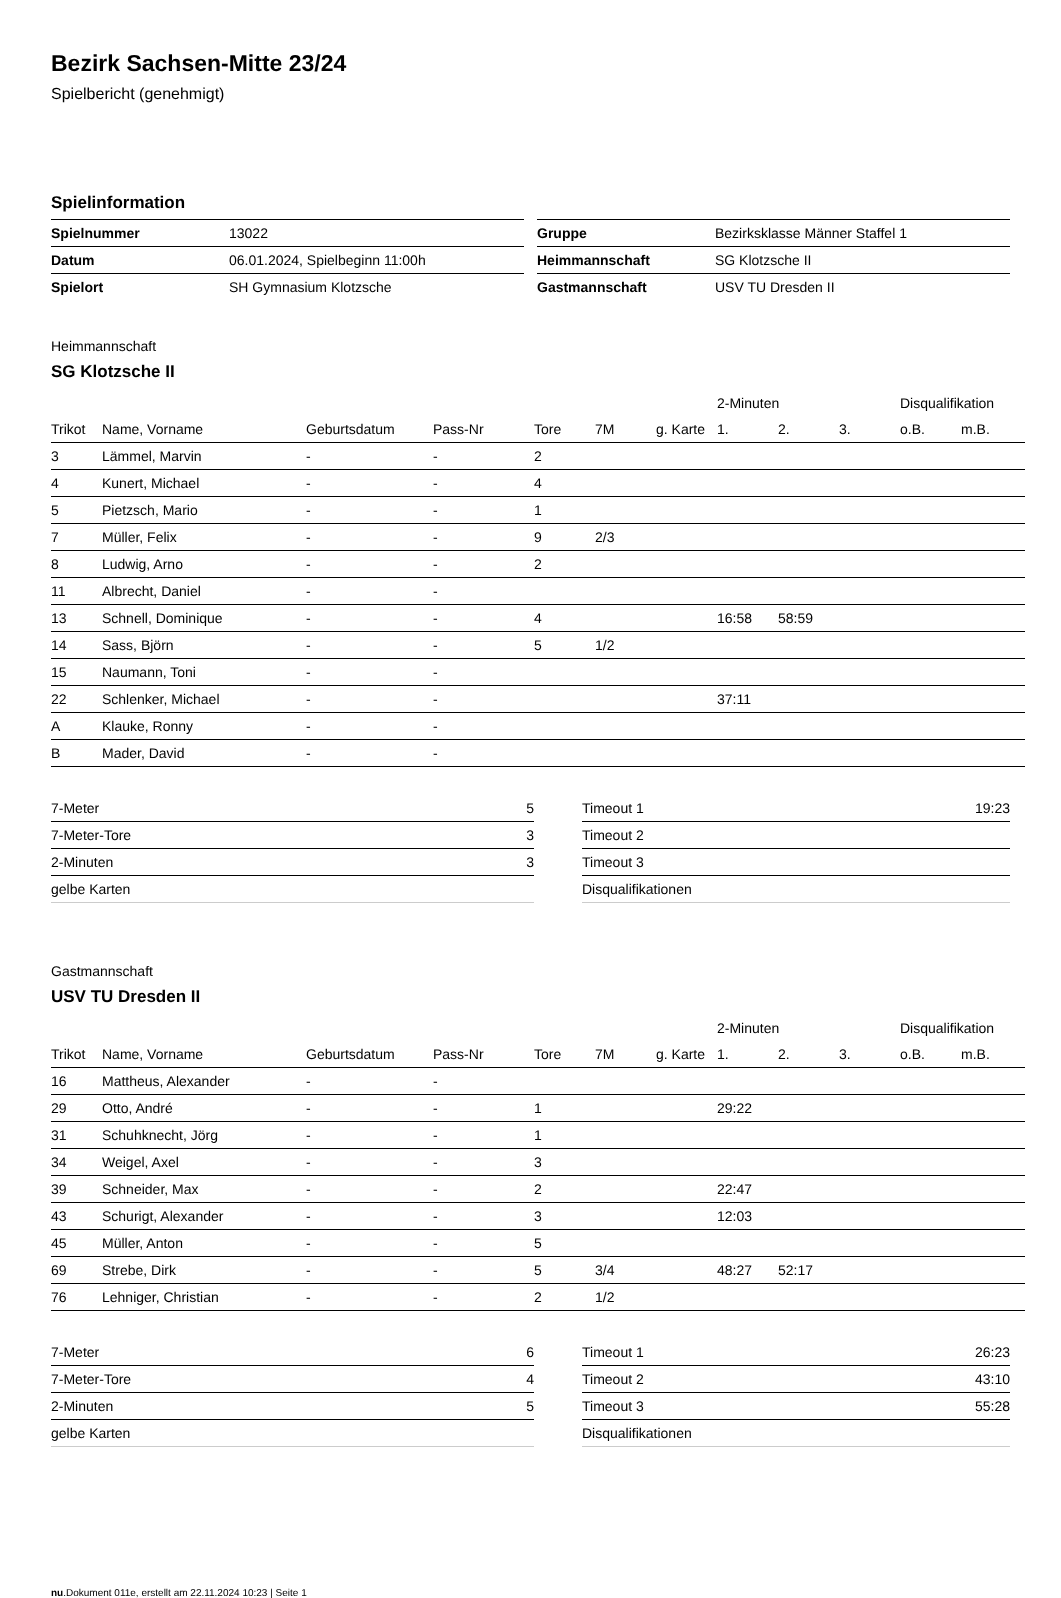Bezirk Sachsen-Mitte 23/24
Spielbericht (genehmigt)
Spielinformation
| Spielnummer | 13022 |
| Datum | 06.01.2024, Spielbeginn 11:00h |
| Spielort | SH Gymnasium Klotzsche |
| Gruppe | Bezirksklasse Männer Staffel 1 |
| Heimmannschaft | SG Klotzsche II |
| Gastmannschaft | USV TU Dresden II |
Heimmannschaft
SG Klotzsche II
| | | | | | | | 2-Minuten | | | Disqualifikation | |
| --- | --- | --- | --- | --- | --- | --- | --- | --- | --- | --- | --- |
| Trikot | Name, Vorname | Geburtsdatum | Pass-Nr | Tore | 7M | g. Karte | 1. | 2. | 3. | o.B. | m.B. |
| 3 | Lämmel, Marvin | - | - | 2 | | | | | | | |
| 4 | Kunert, Michael | - | - | 4 | | | | | | | |
| 5 | Pietzsch, Mario | - | - | 1 | | | | | | | |
| 7 | Müller, Felix | - | - | 9 | 2/3 | | | | | | |
| 8 | Ludwig, Arno | - | - | 2 | | | | | | | |
| 11 | Albrecht, Daniel | - | - | | | | | | | | |
| 13 | Schnell, Dominique | - | - | 4 | | | 16:58 | 58:59 | | | |
| 14 | Sass, Björn | - | - | 5 | 1/2 | | | | | | |
| 15 | Naumann, Toni | - | - | | | | | | | | |
| 22 | Schlenker, Michael | - | - | | | | 37:11 | | | | |
| A | Klauke, Ronny | - | - | | | | | | | | |
| B | Mader, David | - | - | | | | | | | | |
| 7-Meter | 5 |
| 7-Meter-Tore | 3 |
| 2-Minuten | 3 |
| gelbe Karten | |
| Timeout 1 | 19:23 |
| Timeout 2 | |
| Timeout 3 | |
| Disqualifikationen | |
Gastmannschaft
USV TU Dresden II
| | | | | | | | 2-Minuten | | | Disqualifikation | |
| --- | --- | --- | --- | --- | --- | --- | --- | --- | --- | --- | --- |
| Trikot | Name, Vorname | Geburtsdatum | Pass-Nr | Tore | 7M | g. Karte | 1. | 2. | 3. | o.B. | m.B. |
| 16 | Mattheus, Alexander | - | - | | | | | | | | |
| 29 | Otto, André | - | - | 1 | | | 29:22 | | | | |
| 31 | Schuhknecht, Jörg | - | - | 1 | | | | | | | |
| 34 | Weigel, Axel | - | - | 3 | | | | | | | |
| 39 | Schneider, Max | - | - | 2 | | | 22:47 | | | | |
| 43 | Schurigt, Alexander | - | - | 3 | | | 12:03 | | | | |
| 45 | Müller, Anton | - | - | 5 | | | | | | | |
| 69 | Strebe, Dirk | - | - | 5 | 3/4 | | 48:27 | 52:17 | | | |
| 76 | Lehniger, Christian | - | - | 2 | 1/2 | | | | | | |
| 7-Meter | 6 |
| 7-Meter-Tore | 4 |
| 2-Minuten | 5 |
| gelbe Karten | |
| Timeout 1 | 26:23 |
| Timeout 2 | 43:10 |
| Timeout 3 | 55:28 |
| Disqualifikationen | |
nu.Dokument 011e, erstellt am 22.11.2024 10:23 | Seite 1